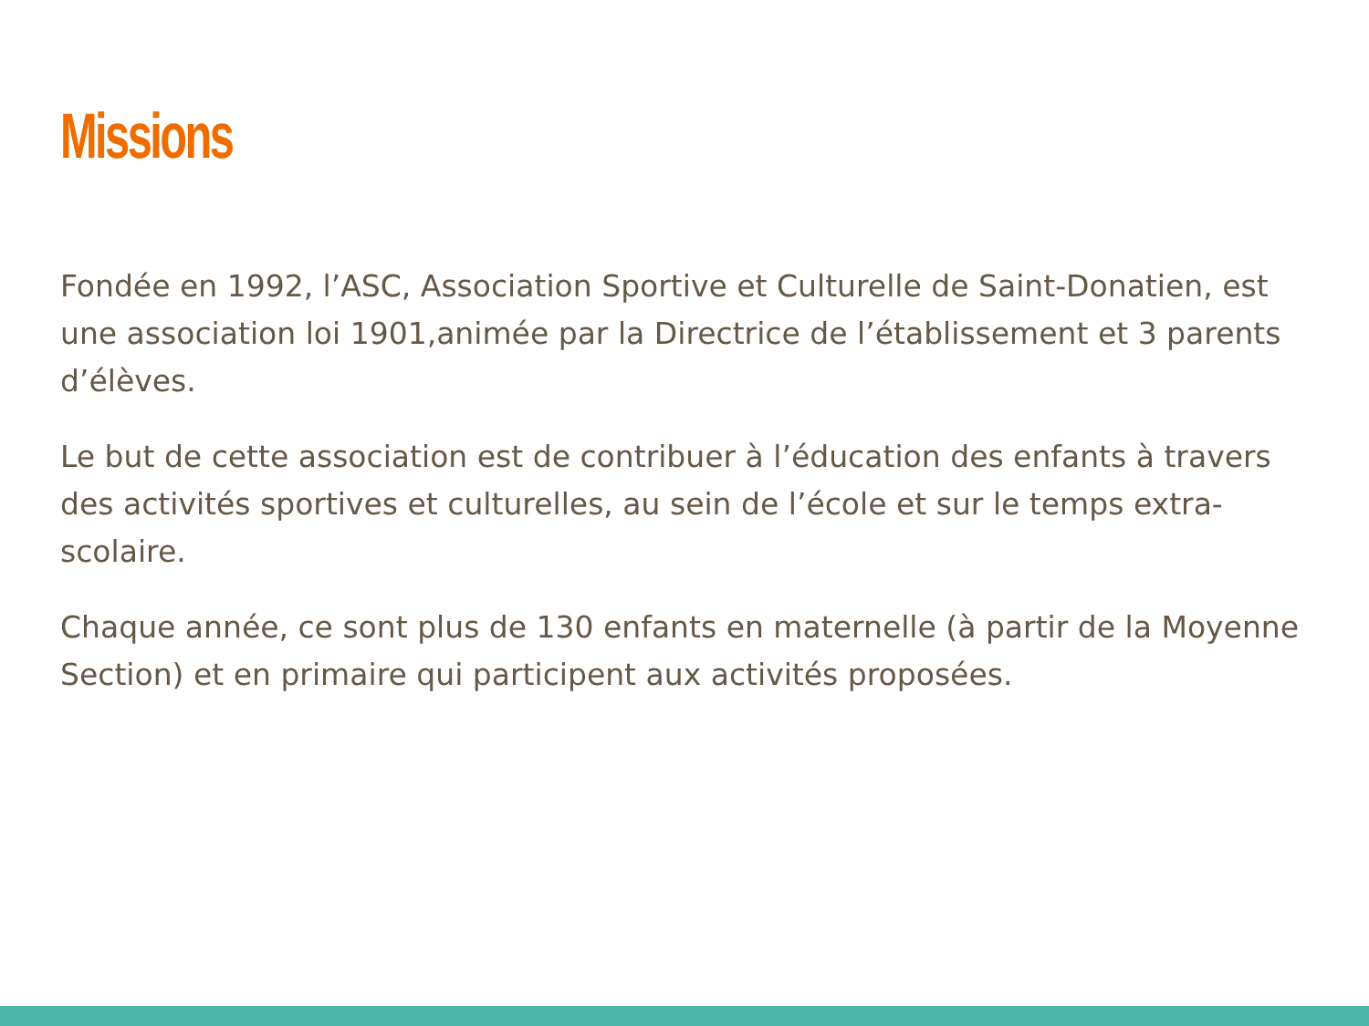Missions
Fondée en 1992, l’ASC, Association Sportive et Culturelle de Saint-Donatien, est une association loi 1901,animée par la Directrice de l’établissement et 3 parents d’élèves.
Le but de cette association est de contribuer à l’éducation des enfants à travers des activités sportives et culturelles, au sein de l’école et sur le temps extra-scolaire.
Chaque année, ce sont plus de 130 enfants en maternelle (à partir de la Moyenne Section) et en primaire qui participent aux activités proposées.